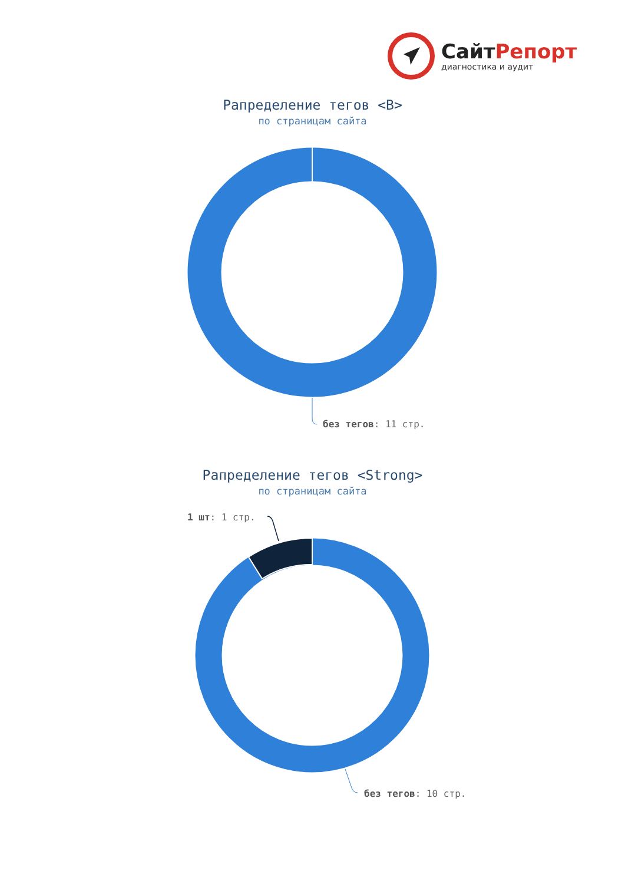СайтРепорт
диагностика и аудит
Рапределение тегов <B>
по страницам сайта
без тегов: 11 стр.
Рапределение тегов <Strong>
по страницам сайта
1 шт: 1 стр.
без тегов: 10 стр.